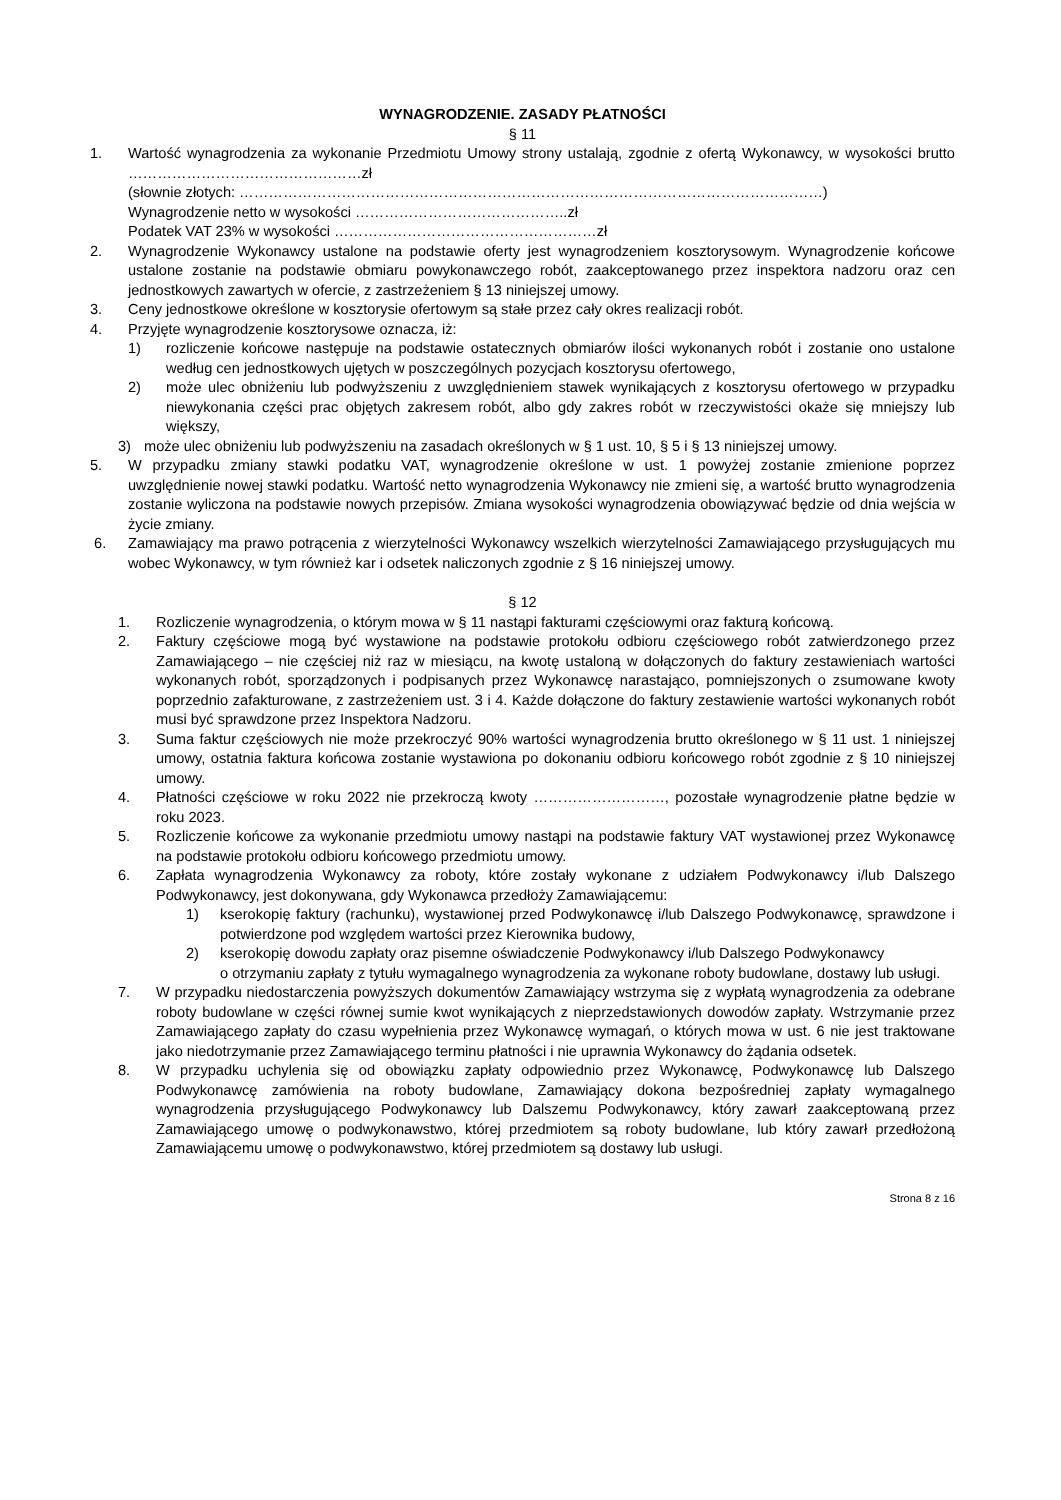WYNAGRODZENIE. ZASADY PŁATNOŚCI
§ 11
1. Wartość wynagrodzenia za wykonanie Przedmiotu Umowy strony ustalają, zgodnie z ofertą Wykonawcy, w wysokości brutto …………………………………………zł
(słownie złotych: …………………………………………………………………………………………………………)
Wynagrodzenie netto w wysokości ……………………………………..zł
Podatek VAT 23% w wysokości ………………………………………………zł
2. Wynagrodzenie Wykonawcy ustalone na podstawie oferty jest wynagrodzeniem kosztorysowym. Wynagrodzenie końcowe ustalone zostanie na podstawie obmiaru powykonawczego robót, zaakceptowanego przez inspektora nadzoru oraz cen jednostkowych zawartych w ofercie, z zastrzeżeniem § 13 niniejszej umowy.
3. Ceny jednostkowe określone w kosztorysie ofertowym są stałe przez cały okres realizacji robót.
4. Przyjęte wynagrodzenie kosztorysowe oznacza, iż:
1) rozliczenie końcowe następuje na podstawie ostatecznych obmiarów ilości wykonanych robót i zostanie ono ustalone według cen jednostkowych ujętych w poszczególnych pozycjach kosztorysu ofertowego,
2) może ulec obniżeniu lub podwyższeniu z uwzględnieniem stawek wynikających z kosztorysu ofertowego w przypadku niewykonania części prac objętych zakresem robót, albo gdy zakres robót w rzeczywistości okaże się mniejszy lub większy,
3) może ulec obniżeniu lub podwyższeniu na zasadach określonych w § 1 ust. 10, § 5 i § 13 niniejszej umowy.
5. W przypadku zmiany stawki podatku VAT, wynagrodzenie określone w ust. 1 powyżej zostanie zmienione poprzez uwzględnienie nowej stawki podatku. Wartość netto wynagrodzenia Wykonawcy nie zmieni się, a wartość brutto wynagrodzenia zostanie wyliczona na podstawie nowych przepisów. Zmiana wysokości wynagrodzenia obowiązywać będzie od dnia wejścia w życie zmiany.
6. Zamawiający ma prawo potrącenia z wierzytelności Wykonawcy wszelkich wierzytelności Zamawiającego przysługujących mu wobec Wykonawcy, w tym również kar i odsetek naliczonych zgodnie z § 16 niniejszej umowy.
§ 12
1. Rozliczenie wynagrodzenia, o którym mowa w § 11 nastąpi fakturami częściowymi oraz fakturą końcową.
2. Faktury częściowe mogą być wystawione na podstawie protokołu odbioru częściowego robót zatwierdzonego przez Zamawiającego – nie częściej niż raz w miesiącu, na kwotę ustaloną w dołączonych do faktury zestawieniach wartości wykonanych robót, sporządzonych i podpisanych przez Wykonawcę narastająco, pomniejszonych o zsumowane kwoty poprzednio zafakturowane, z zastrzeżeniem ust. 3 i 4. Każde dołączone do faktury zestawienie wartości wykonanych robót musi być sprawdzone przez Inspektora Nadzoru.
3. Suma faktur częściowych nie może przekroczyć 90% wartości wynagrodzenia brutto określonego w § 11 ust. 1 niniejszej umowy, ostatnia faktura końcowa zostanie wystawiona po dokonaniu odbioru końcowego robót zgodnie z § 10 niniejszej umowy.
4. Płatności częściowe w roku 2022 nie przekroczą kwoty ………………………, pozostałe wynagrodzenie płatne będzie w roku 2023.
5. Rozliczenie końcowe za wykonanie przedmiotu umowy nastąpi na podstawie faktury VAT wystawionej przez Wykonawcę na podstawie protokołu odbioru końcowego przedmiotu umowy.
6. Zapłata wynagrodzenia Wykonawcy za roboty, które zostały wykonane z udziałem Podwykonawcy i/lub Dalszego Podwykonawcy, jest dokonywana, gdy Wykonawca przedłoży Zamawiającemu:
1) kserokopię faktury (rachunku), wystawionej przed Podwykonawcę i/lub Dalszego Podwykonawcę, sprawdzone i potwierdzone pod względem wartości przez Kierownika budowy,
2) kserokopię dowodu zapłaty oraz pisemne oświadczenie Podwykonawcy i/lub Dalszego Podwykonawcy
o otrzymaniu zapłaty z tytułu wymagalnego wynagrodzenia za wykonane roboty budowlane, dostawy lub usługi.
7. W przypadku niedostarczenia powyższych dokumentów Zamawiający wstrzyma się z wypłatą wynagrodzenia za odebrane roboty budowlane w części równej sumie kwot wynikających z nieprzedstawionych dowodów zapłaty. Wstrzymanie przez Zamawiającego zapłaty do czasu wypełnienia przez Wykonawcę wymagań, o których mowa w ust. 6 nie jest traktowane jako niedotrzymanie przez Zamawiającego terminu płatności i nie uprawnia Wykonawcy do żądania odsetek.
8. W przypadku uchylenia się od obowiązku zapłaty odpowiednio przez Wykonawcę, Podwykonawcę lub Dalszego Podwykonawcę zamówienia na roboty budowlane, Zamawiający dokona bezpośredniej zapłaty wymagalnego wynagrodzenia przysługującego Podwykonawcy lub Dalszemu Podwykonawcy, który zawarł zaakceptowaną przez Zamawiającego umowę o podwykonawstwo, której przedmiotem są roboty budowlane, lub który zawarł przedłożoną Zamawiającemu umowę o podwykonawstwo, której przedmiotem są dostawy lub usługi.
Strona 8 z 16